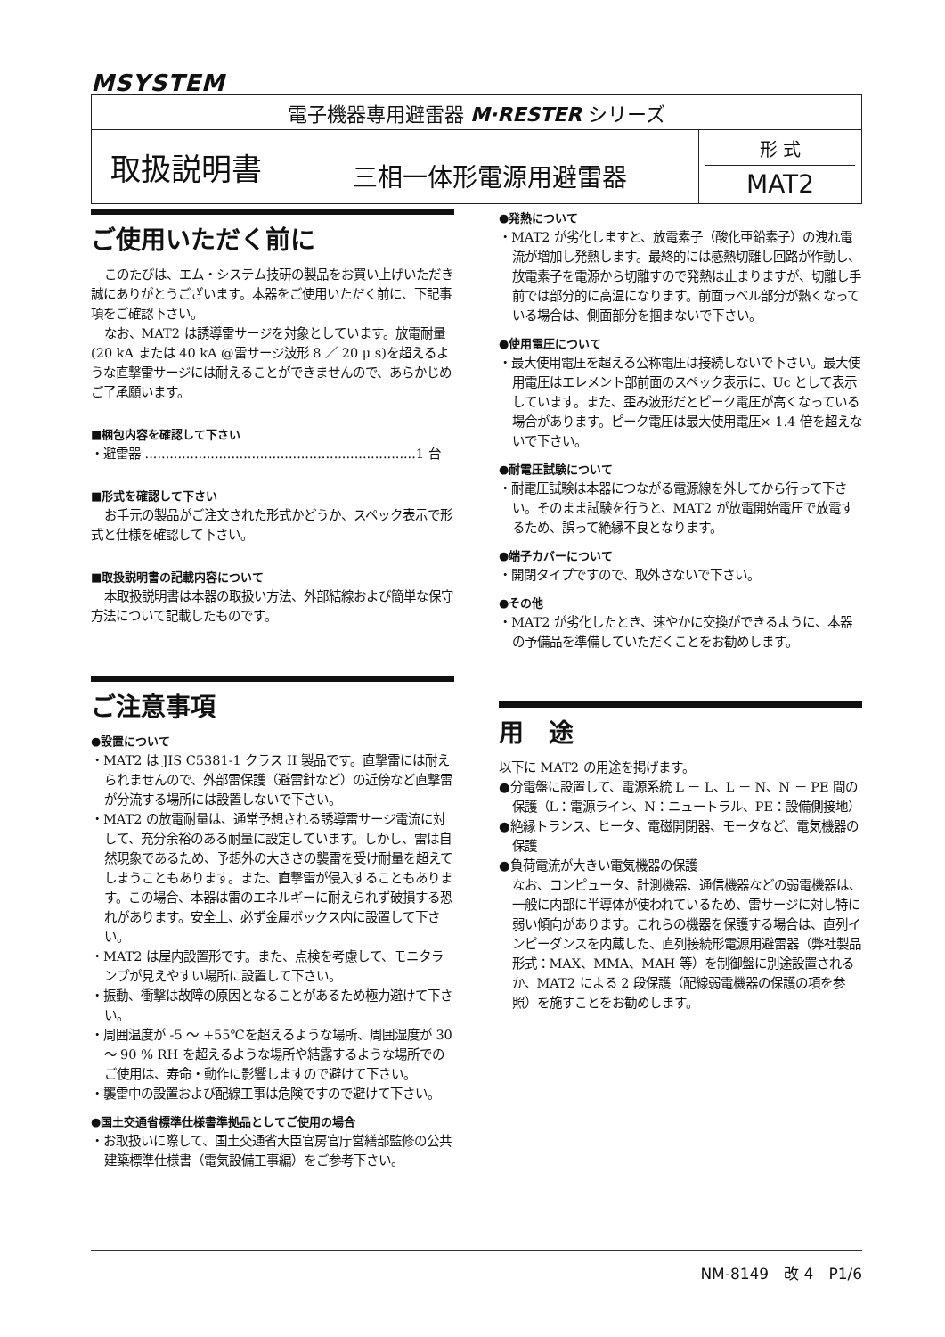MSYSTEM
| 電子機器専用避雷器 M·RESTER シリーズ | | |
| 取扱説明書 | 三相一体形電源用避雷器 | 形 式 MAT2 |
ご使用いただく前に
このたびは、エム・システム技研の製品をお買い上げいただき誠にありがとうございます。本器をご使用いただく前に、下記事項をご確認下さい。
なお、MAT2 は誘導雷サージを対象としています。放電耐量(20 kA または 40 kA @雷サージ波形 8 ／ 20 μ s)を超えるような直撃雷サージには耐えることができませんので、あらかじめご了承願います。
■梱包内容を確認して下さい
・避雷器 ..................................................................1 台
■形式を確認して下さい
お手元の製品がご注文された形式かどうか、スペック表示で形式と仕様を確認して下さい。
■取扱説明書の記載内容について
本取扱説明書は本器の取扱い方法、外部結線および簡単な保守方法について記載したものです。
ご注意事項
●設置について
・MAT2 は JIS C5381-1 クラス II 製品です。直撃雷には耐えられませんので、外部雷保護（避雷針など）の近傍など直撃雷が分流する場所には設置しないで下さい。
・MAT2 の放電耐量は、通常予想される誘導雷サージ電流に対して、充分余裕のある耐量に設定しています。しかし、雷は自然現象であるため、予想外の大きさの襲雷を受け耐量を超えてしまうこともあります。また、直撃雷が侵入することもあります。この場合、本器は雷のエネルギーに耐えられず破損する恐れがあります。安全上、必ず金属ボックス内に設置して下さい。
・MAT2 は屋内設置形です。また、点検を考慮して、モニタランプが見えやすい場所に設置して下さい。
・振動、衝撃は故障の原因となることがあるため極力避けて下さい。
・周囲温度が -5 ～ +55℃を超えるような場所、周囲湿度が 30 ～ 90 % RH を超えるような場所や結露するような場所でのご使用は、寿命・動作に影響しますので避けて下さい。
・襲雷中の設置および配線工事は危険ですので避けて下さい。
●国土交通省標準仕様書準拠品としてご使用の場合
・お取扱いに際して、国土交通省大臣官房官庁営繕部監修の公共建築標準仕様書（電気設備工事編）をご参考下さい。
●発熱について
・MAT2 が劣化しますと、放電素子（酸化亜鉛素子）の洩れ電流が増加し発熱します。最終的には感熱切離し回路が作動し、放電素子を電源から切離すので発熱は止まりますが、切離し手前では部分的に高温になります。前面ラベル部分が熱くなっている場合は、側面部分を掴まないで下さい。
●使用電圧について
・最大使用電圧を超える公称電圧は接続しないで下さい。最大使用電圧はエレメント部前面のスペック表示に、Uc として表示しています。また、歪み波形だとピーク電圧が高くなっている場合があります。ピーク電圧は最大使用電圧× 1.4 倍を超えないで下さい。
●耐電圧試験について
・耐電圧試験は本器につながる電源線を外してから行って下さい。そのまま試験を行うと、MAT2 が放電開始電圧で放電するため、誤って絶縁不良となります。
●端子カバーについて
・開閉タイプですので、取外さないで下さい。
●その他
・MAT2 が劣化したとき、速やかに交換ができるように、本器の予備品を準備していただくことをお勧めします。
用　途
以下に MAT2 の用途を掲げます。
●分電盤に設置して、電源系統 L － L、L － N、N － PE 間の保護（L：電源ライン、N：ニュートラル、PE：設備側接地）
●絶縁トランス、ヒータ、電磁開閉器、モータなど、電気機器の保護
●負荷電流が大きい電気機器の保護
なお、コンピュータ、計測機器、通信機器などの弱電機器は、一般に内部に半導体が使われているため、雷サージに対し特に弱い傾向があります。これらの機器を保護する場合は、直列インピーダンスを内蔵した、直列接続形電源用避雷器（弊社製品形式：MAX、MMA、MAH 等）を制御盤に別途設置されるか、MAT2 による 2 段保護（配線弱電機器の保護の項を参照）を施すことをお勧めします。
NM-8149　改 4　P1/6